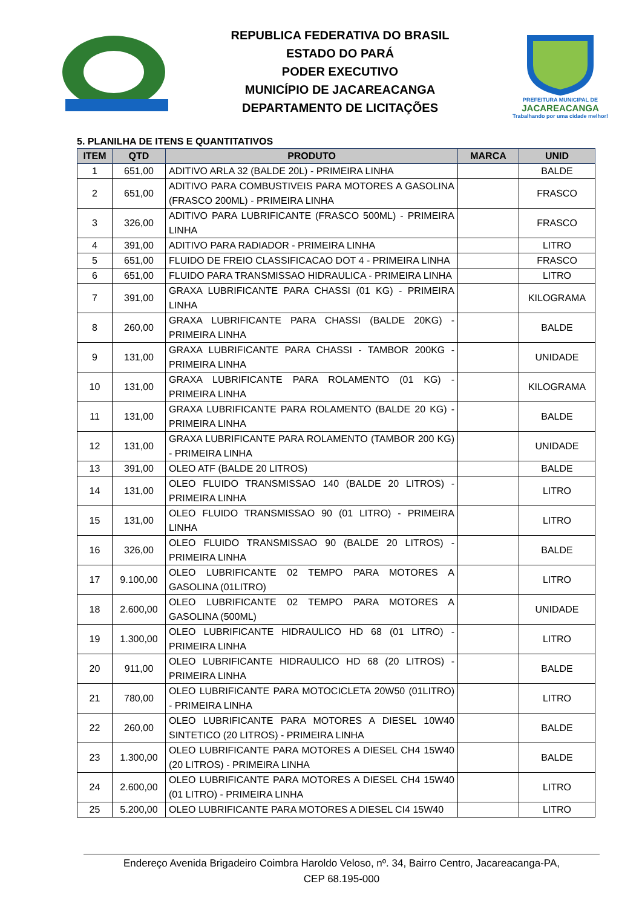REPUBLICA FEDERATIVA DO BRASIL
ESTADO DO PARÁ
PODER EXECUTIVO
MUNICÍPIO DE JACAREACANGA
DEPARTAMENTO DE LICITAÇÕES
PREFEITURA MUNICIPAL DE
JACAREACANGA
Trabalhando por uma cidade melhor!
5. PLANILHA DE ITENS E QUANTITATIVOS
| ITEM | QTD | PRODUTO | MARCA | UNID |
| --- | --- | --- | --- | --- |
| 1 | 651,00 | ADITIVO ARLA 32 (BALDE 20L) - PRIMEIRA LINHA | | BALDE |
| 2 | 651,00 | ADITIVO PARA COMBUSTIVEIS PARA MOTORES A GASOLINA (FRASCO 200ML) - PRIMEIRA LINHA | | FRASCO |
| 3 | 326,00 | ADITIVO PARA LUBRIFICANTE (FRASCO 500ML) - PRIMEIRA LINHA | | FRASCO |
| 4 | 391,00 | ADITIVO PARA RADIADOR - PRIMEIRA LINHA | | LITRO |
| 5 | 651,00 | FLUIDO DE FREIO CLASSIFICACAO DOT 4 - PRIMEIRA LINHA | | FRASCO |
| 6 | 651,00 | FLUIDO PARA TRANSMISSAO HIDRAULICA - PRIMEIRA LINHA | | LITRO |
| 7 | 391,00 | GRAXA LUBRIFICANTE PARA CHASSI (01 KG) - PRIMEIRA LINHA | | KILOGRAMA |
| 8 | 260,00 | GRAXA LUBRIFICANTE PARA CHASSI (BALDE 20KG) - PRIMEIRA LINHA | | BALDE |
| 9 | 131,00 | GRAXA LUBRIFICANTE PARA CHASSI - TAMBOR 200KG - PRIMEIRA LINHA | | UNIDADE |
| 10 | 131,00 | GRAXA LUBRIFICANTE PARA ROLAMENTO (01 KG) - PRIMEIRA LINHA | | KILOGRAMA |
| 11 | 131,00 | GRAXA LUBRIFICANTE PARA ROLAMENTO (BALDE 20 KG) - PRIMEIRA LINHA | | BALDE |
| 12 | 131,00 | GRAXA LUBRIFICANTE PARA ROLAMENTO (TAMBOR 200 KG) - PRIMEIRA LINHA | | UNIDADE |
| 13 | 391,00 | OLEO ATF (BALDE 20 LITROS) | | BALDE |
| 14 | 131,00 | OLEO FLUIDO TRANSMISSAO 140 (BALDE 20 LITROS) - PRIMEIRA LINHA | | LITRO |
| 15 | 131,00 | OLEO FLUIDO TRANSMISSAO 90 (01 LITRO) - PRIMEIRA LINHA | | LITRO |
| 16 | 326,00 | OLEO FLUIDO TRANSMISSAO 90 (BALDE 20 LITROS) - PRIMEIRA LINHA | | BALDE |
| 17 | 9.100,00 | OLEO LUBRIFICANTE 02 TEMPO PARA MOTORES A GASOLINA (01LITRO) | | LITRO |
| 18 | 2.600,00 | OLEO LUBRIFICANTE 02 TEMPO PARA MOTORES A GASOLINA (500ML) | | UNIDADE |
| 19 | 1.300,00 | OLEO LUBRIFICANTE HIDRAULICO HD 68 (01 LITRO) - PRIMEIRA LINHA | | LITRO |
| 20 | 911,00 | OLEO LUBRIFICANTE HIDRAULICO HD 68 (20 LITROS) - PRIMEIRA LINHA | | BALDE |
| 21 | 780,00 | OLEO LUBRIFICANTE PARA MOTOCICLETA 20W50 (01LITRO) - PRIMEIRA LINHA | | LITRO |
| 22 | 260,00 | OLEO LUBRIFICANTE PARA MOTORES A DIESEL 10W40 SINTETICO (20 LITROS) - PRIMEIRA LINHA | | BALDE |
| 23 | 1.300,00 | OLEO LUBRIFICANTE PARA MOTORES A DIESEL CH4 15W40 (20 LITROS) - PRIMEIRA LINHA | | BALDE |
| 24 | 2.600,00 | OLEO LUBRIFICANTE PARA MOTORES A DIESEL CH4 15W40 (01 LITRO) - PRIMEIRA LINHA | | LITRO |
| 25 | 5.200,00 | OLEO LUBRIFICANTE PARA MOTORES A DIESEL CI4 15W40 | | LITRO |
Endereço Avenida Brigadeiro Coimbra Haroldo Veloso, nº. 34, Bairro Centro, Jacareacanga-PA,
CEP 68.195-000